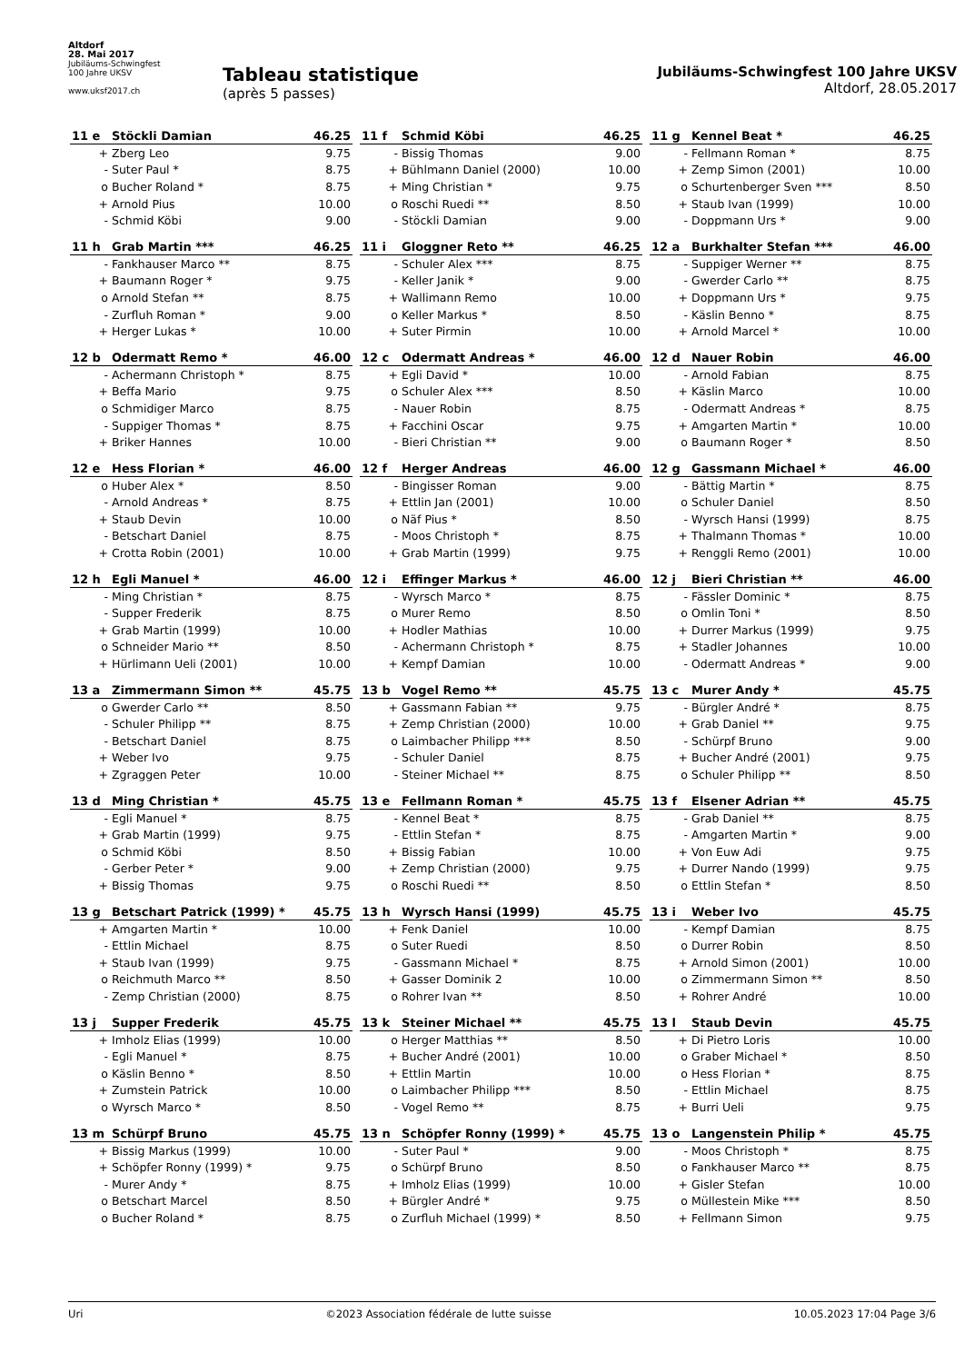Altdorf
28. Mai 2017
Jubiläums-Schwingfest
100 Jahre UKSV
www.uksf2017.ch
Tableau statistique
(après 5 passes)
Jubiläums-Schwingfest 100 Jahre UKSV
Altdorf, 28.05.2017
| 11 e | Stöckli Damian | 46.25 |
| --- | --- | --- |
| + | Zberg Leo | 9.75 |
| - | Suter Paul * | 8.75 |
| o | Bucher Roland * | 8.75 |
| + | Arnold Pius | 10.00 |
| - | Schmid Köbi | 9.00 |
| 11 f | Schmid Köbi | 46.25 |
| --- | --- | --- |
| - | Bissig Thomas | 9.00 |
| + | Bühlmann Daniel (2000) | 10.00 |
| + | Ming Christian * | 9.75 |
| o | Roschi Ruedi ** | 8.50 |
| - | Stöckli Damian | 9.00 |
| 11 g | Kennel Beat * | 46.25 |
| --- | --- | --- |
| - | Fellmann Roman * | 8.75 |
| + | Zemp Simon (2001) | 10.00 |
| o | Schurtenberger Sven *** | 8.50 |
| + | Staub Ivan (1999) | 10.00 |
| - | Doppmann Urs * | 9.00 |
| 11 h | Grab Martin *** | 46.25 |
| --- | --- | --- |
| - | Fankhauser Marco ** | 8.75 |
| + | Baumann Roger * | 9.75 |
| o | Arnold Stefan ** | 8.75 |
| - | Zurfluh Roman * | 9.00 |
| + | Herger Lukas * | 10.00 |
| 11 i | Gloggner Reto ** | 46.25 |
| --- | --- | --- |
| - | Schuler Alex *** | 8.75 |
| - | Keller Janik * | 9.00 |
| + | Wallimann Remo | 10.00 |
| o | Keller Markus * | 8.50 |
| + | Suter Pirmin | 10.00 |
| 12 a | Burkhalter Stefan *** | 46.00 |
| --- | --- | --- |
| - | Suppiger Werner ** | 8.75 |
| - | Gwerder Carlo ** | 8.75 |
| + | Doppmann Urs * | 9.75 |
| - | Käslin Benno * | 8.75 |
| + | Arnold Marcel * | 10.00 |
| 12 b | Odermatt Remo * | 46.00 |
| --- | --- | --- |
| - | Achermann Christoph * | 8.75 |
| + | Beffa Mario | 9.75 |
| o | Schmidiger Marco | 8.75 |
| - | Suppiger Thomas * | 8.75 |
| + | Briker Hannes | 10.00 |
| 12 c | Odermatt Andreas * | 46.00 |
| --- | --- | --- |
| + | Egli David * | 10.00 |
| o | Schuler Alex *** | 8.50 |
| - | Nauer Robin | 8.75 |
| + | Facchini Oscar | 9.75 |
| - | Bieri Christian ** | 9.00 |
| 12 d | Nauer Robin | 46.00 |
| --- | --- | --- |
| - | Arnold Fabian | 8.75 |
| + | Käslin Marco | 10.00 |
| - | Odermatt Andreas * | 8.75 |
| + | Amgarten Martin * | 10.00 |
| o | Baumann Roger * | 8.50 |
| 12 e | Hess Florian * | 46.00 |
| --- | --- | --- |
| o | Huber Alex * | 8.50 |
| - | Arnold Andreas * | 8.75 |
| + | Staub Devin | 10.00 |
| - | Betschart Daniel | 8.75 |
| + | Crotta Robin (2001) | 10.00 |
| 12 f | Herger Andreas | 46.00 |
| --- | --- | --- |
| - | Bingisser Roman | 9.00 |
| + | Ettlin Jan (2001) | 10.00 |
| o | Näf Pius * | 8.50 |
| - | Moos Christoph * | 8.75 |
| + | Grab Martin (1999) | 9.75 |
| 12 g | Gassmann Michael * | 46.00 |
| --- | --- | --- |
| - | Bättig Martin * | 8.75 |
| o | Schuler Daniel | 8.50 |
| - | Wyrsch Hansi (1999) | 8.75 |
| + | Thalmann Thomas * | 10.00 |
| + | Renggli Remo (2001) | 10.00 |
| 12 h | Egli Manuel * | 46.00 |
| --- | --- | --- |
| - | Ming Christian * | 8.75 |
| - | Supper Frederik | 8.75 |
| + | Grab Martin (1999) | 10.00 |
| o | Schneider Mario ** | 8.50 |
| + | Hürlimann Ueli (2001) | 10.00 |
| 12 i | Effinger Markus * | 46.00 |
| --- | --- | --- |
| - | Wyrsch Marco * | 8.75 |
| o | Murer Remo | 8.50 |
| + | Hodler Mathias | 10.00 |
| - | Achermann Christoph * | 8.75 |
| + | Kempf Damian | 10.00 |
| 12 j | Bieri Christian ** | 46.00 |
| --- | --- | --- |
| - | Fässler Dominic * | 8.75 |
| o | Omlin Toni * | 8.50 |
| + | Durrer Markus (1999) | 9.75 |
| + | Stadler Johannes | 10.00 |
| - | Odermatt Andreas * | 9.00 |
| 13 a | Zimmermann Simon ** | 45.75 |
| --- | --- | --- |
| o | Gwerder Carlo ** | 8.50 |
| - | Schuler Philipp ** | 8.75 |
| - | Betschart Daniel | 8.75 |
| + | Weber Ivo | 9.75 |
| + | Zgraggen Peter | 10.00 |
| 13 b | Vogel Remo ** | 45.75 |
| --- | --- | --- |
| + | Gassmann Fabian ** | 9.75 |
| + | Zemp Christian (2000) | 10.00 |
| o | Laimbacher Philipp *** | 8.50 |
| - | Schuler Daniel | 8.75 |
| - | Steiner Michael ** | 8.75 |
| 13 c | Murer Andy * | 45.75 |
| --- | --- | --- |
| - | Bürgler André * | 8.75 |
| + | Grab Daniel ** | 9.75 |
| - | Schürpf Bruno | 9.00 |
| + | Bucher André (2001) | 9.75 |
| o | Schuler Philipp ** | 8.50 |
| 13 d | Ming Christian * | 45.75 |
| --- | --- | --- |
| - | Egli Manuel * | 8.75 |
| + | Grab Martin (1999) | 9.75 |
| o | Schmid Köbi | 8.50 |
| - | Gerber Peter * | 9.00 |
| + | Bissig Thomas | 9.75 |
| 13 e | Fellmann Roman * | 45.75 |
| --- | --- | --- |
| - | Kennel Beat * | 8.75 |
| - | Ettlin Stefan * | 8.75 |
| + | Bissig Fabian | 10.00 |
| + | Zemp Christian (2000) | 9.75 |
| o | Roschi Ruedi ** | 8.50 |
| 13 f | Elsener Adrian ** | 45.75 |
| --- | --- | --- |
| - | Grab Daniel ** | 8.75 |
| - | Amgarten Martin * | 9.00 |
| + | Von Euw Adi | 9.75 |
| + | Durrer Nando (1999) | 9.75 |
| o | Ettlin Stefan * | 8.50 |
| 13 g | Betschart Patrick (1999) * | 45.75 |
| --- | --- | --- |
| + | Amgarten Martin * | 10.00 |
| - | Ettlin Michael | 8.75 |
| + | Staub Ivan (1999) | 9.75 |
| o | Reichmuth Marco ** | 8.50 |
| - | Zemp Christian (2000) | 8.75 |
| 13 h | Wyrsch Hansi (1999) | 45.75 |
| --- | --- | --- |
| + | Fenk Daniel | 10.00 |
| o | Suter Ruedi | 8.50 |
| - | Gassmann Michael * | 8.75 |
| + | Gasser Dominik 2 | 10.00 |
| o | Rohrer Ivan ** | 8.50 |
| 13 i | Weber Ivo | 45.75 |
| --- | --- | --- |
| - | Kempf Damian | 8.75 |
| o | Durrer Robin | 8.50 |
| + | Arnold Simon (2001) | 10.00 |
| o | Zimmermann Simon ** | 8.50 |
| + | Rohrer André | 10.00 |
| 13 j | Supper Frederik | 45.75 |
| --- | --- | --- |
| + | Imholz Elias (1999) | 10.00 |
| - | Egli Manuel * | 8.75 |
| o | Käslin Benno * | 8.50 |
| + | Zumstein Patrick | 10.00 |
| o | Wyrsch Marco * | 8.50 |
| 13 k | Steiner Michael ** | 45.75 |
| --- | --- | --- |
| o | Herger Matthias ** | 8.50 |
| + | Bucher André (2001) | 10.00 |
| + | Ettlin Martin | 10.00 |
| o | Laimbacher Philipp *** | 8.50 |
| - | Vogel Remo ** | 8.75 |
| 13 l | Staub Devin | 45.75 |
| --- | --- | --- |
| + | Di Pietro Loris | 10.00 |
| o | Graber Michael * | 8.50 |
| o | Hess Florian * | 8.75 |
| - | Ettlin Michael | 8.75 |
| + | Burri Ueli | 9.75 |
| 13 m | Schürpf Bruno | 45.75 |
| --- | --- | --- |
| + | Bissig Markus (1999) | 10.00 |
| + | Schöpfer Ronny (1999) * | 9.75 |
| - | Murer Andy * | 8.75 |
| o | Betschart Marcel | 8.50 |
| o | Bucher Roland * | 8.75 |
| 13 n | Schöpfer Ronny (1999) * | 45.75 |
| --- | --- | --- |
| - | Suter Paul * | 9.00 |
| o | Schürpf Bruno | 8.50 |
| + | Imholz Elias (1999) | 10.00 |
| + | Bürgler André * | 9.75 |
| o | Zurfluh Michael (1999) * | 8.50 |
| 13 o | Langenstein Philip * | 45.75 |
| --- | --- | --- |
| - | Moos Christoph * | 8.75 |
| o | Fankhauser Marco ** | 8.75 |
| + | Gisler Stefan | 10.00 |
| o | Müllestein Mike *** | 8.50 |
| + | Fellmann Simon | 9.75 |
Uri ©2023 Association fédérale de lutte suisse 10.05.2023 17:04 Page 3/6